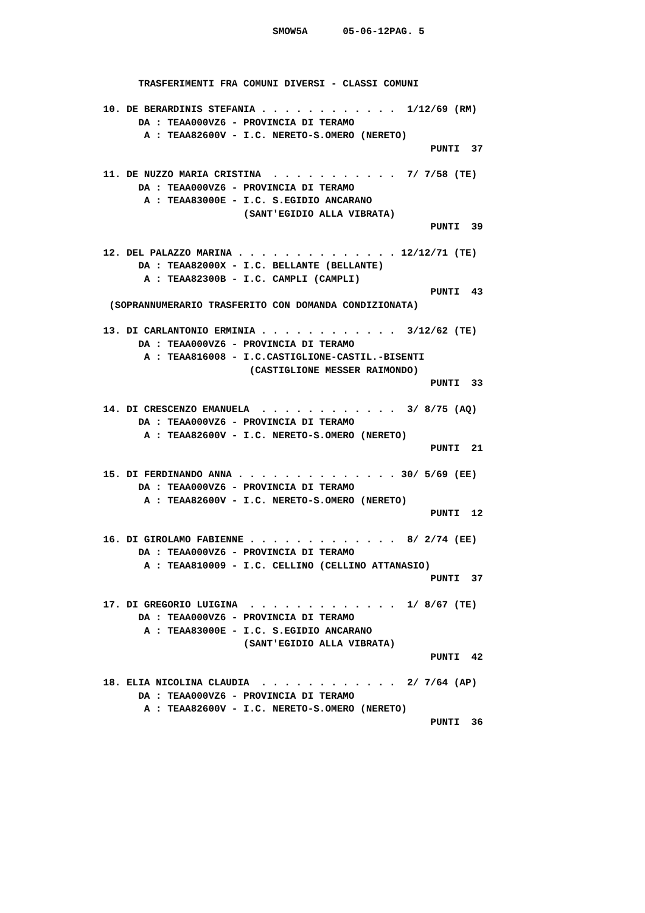SMOW5A      05-06-12PAG. 5



       TRASFERIMENTI FRA COMUNI DIVERSI - CLASSI COMUNI

 10. DE BERARDINIS STEFANIA . . . . . . . . . . . .  1/12/69 (RM)
       DA : TEAA000VZ6 - PROVINCIA DI TERAMO
        A : TEAA82600V - I.C. NERETO-S.OMERO (NERETO)
                                                         PUNTI  37

 11. DE NUZZO MARIA CRISTINA  . . . . . . . . . . .  7/ 7/58 (TE)
       DA : TEAA000VZ6 - PROVINCIA DI TERAMO
        A : TEAA83000E - I.C. S.EGIDIO ANCARANO
                         (SANT'EGIDIO ALLA VIBRATA)
                                                         PUNTI  39

 12. DEL PALAZZO MARINA . . . . . . . . . . . . . . 12/12/71 (TE)
       DA : TEAA82000X - I.C. BELLANTE (BELLANTE)
        A : TEAA82300B - I.C. CAMPLI (CAMPLI)
                                                         PUNTI  43
  (SOPRANNUMERARIO TRASFERITO CON DOMANDA CONDIZIONATA)

 13. DI CARLANTONIO ERMINIA . . . . . . . . . . . .  3/12/62 (TE)
       DA : TEAA000VZ6 - PROVINCIA DI TERAMO
        A : TEAA816008 - I.C.CASTIGLIONE-CASTIL.-BISENTI
                          (CASTIGLIONE MESSER RAIMONDO)
                                                         PUNTI  33

 14. DI CRESCENZO EMANUELA  . . . . . . . . . . . .  3/ 8/75 (AQ)
       DA : TEAA000VZ6 - PROVINCIA DI TERAMO
        A : TEAA82600V - I.C. NERETO-S.OMERO (NERETO)
                                                         PUNTI  21

 15. DI FERDINANDO ANNA . . . . . . . . . . . . . . 30/ 5/69 (EE)
       DA : TEAA000VZ6 - PROVINCIA DI TERAMO
        A : TEAA82600V - I.C. NERETO-S.OMERO (NERETO)
                                                         PUNTI  12

 16. DI GIROLAMO FABIENNE . . . . . . . . . . . . .  8/ 2/74 (EE)
       DA : TEAA000VZ6 - PROVINCIA DI TERAMO
        A : TEAA810009 - I.C. CELLINO (CELLINO ATTANASIO)
                                                         PUNTI  37

 17. DI GREGORIO LUIGINA  . . . . . . . . . . . . .  1/ 8/67 (TE)
       DA : TEAA000VZ6 - PROVINCIA DI TERAMO
        A : TEAA83000E - I.C. S.EGIDIO ANCARANO
                         (SANT'EGIDIO ALLA VIBRATA)
                                                         PUNTI  42

 18. ELIA NICOLINA CLAUDIA  . . . . . . . . . . . .  2/ 7/64 (AP)
       DA : TEAA000VZ6 - PROVINCIA DI TERAMO
        A : TEAA82600V - I.C. NERETO-S.OMERO (NERETO)
                                                         PUNTI  36